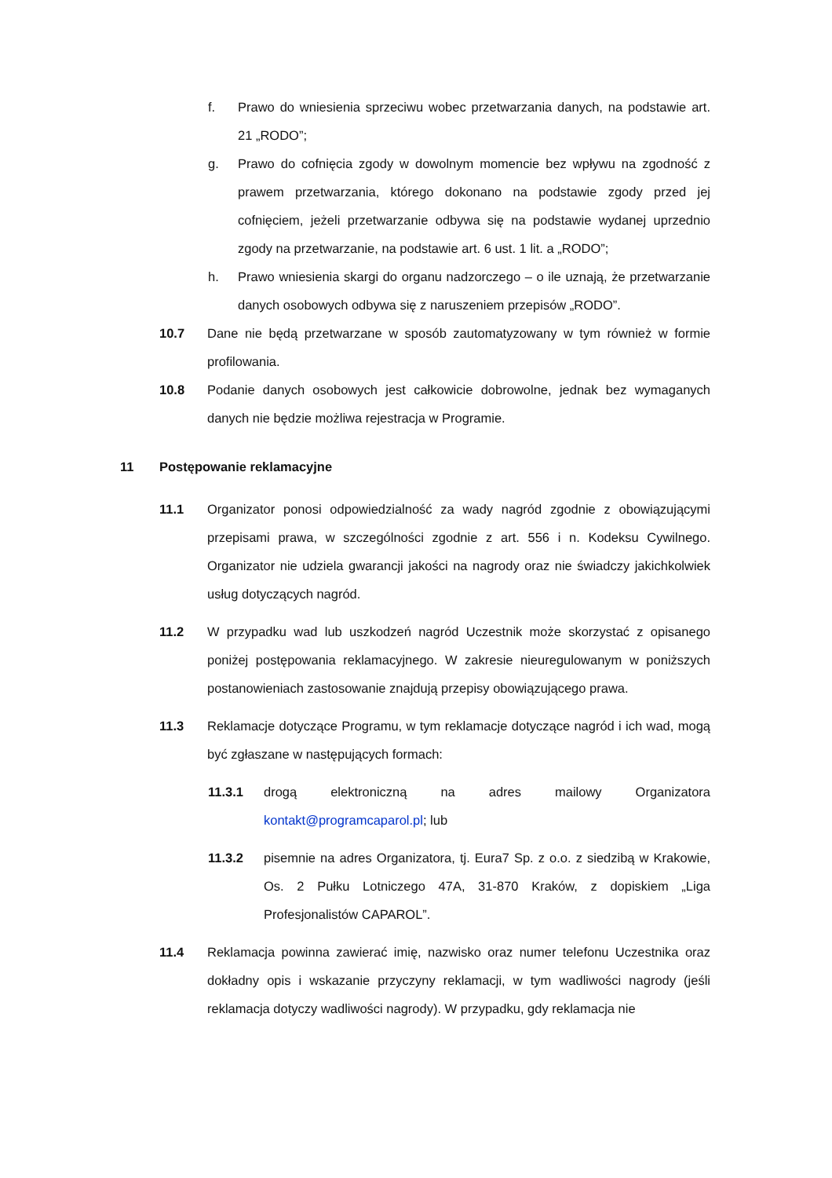f. Prawo do wniesienia sprzeciwu wobec przetwarzania danych, na podstawie art. 21 „RODO”;
g. Prawo do cofnięcia zgody w dowolnym momencie bez wpływu na zgodność z prawem przetwarzania, którego dokonano na podstawie zgody przed jej cofnięciem, jeżeli przetwarzanie odbywa się na podstawie wydanej uprzednio zgody na przetwarzanie, na podstawie art. 6 ust. 1 lit. a „RODO”;
h. Prawo wniesienia skargi do organu nadzorczego – o ile uznają, że przetwarzanie danych osobowych odbywa się z naruszeniem przepisów „RODO”.
10.7 Dane nie będą przetwarzane w sposób zautomatyzowany w tym również w formie profilowania.
10.8 Podanie danych osobowych jest całkowicie dobrowolne, jednak bez wymaganych danych nie będzie możliwa rejestracja w Programie.
11 Postępowanie reklamacyjne
11.1 Organizator ponosi odpowiedzialność za wady nagród zgodnie z obowiązującymi przepisami prawa, w szczególności zgodnie z art. 556 i n. Kodeksu Cywilnego. Organizator nie udziela gwarancji jakości na nagrody oraz nie świadczy jakichkolwiek usług dotyczących nagród.
11.2 W przypadku wad lub uszkodzeń nagród Uczestnik może skorzystać z opisanego poniżej postępowania reklamacyjnego. W zakresie nieuregulowanym w poniższych postanowieniach zastosowanie znajdują przepisy obowiązującego prawa.
11.3 Reklamacje dotyczące Programu, w tym reklamacje dotyczące nagród i ich wad, mogą być zgłaszane w następujących formach:
11.3.1 drogą elektroniczną na adres mailowy Organizatora kontakt@programcaparol.pl; lub
11.3.2 pisemnie na adres Organizatora, tj. Eura7 Sp. z o.o. z siedzibą w Krakowie, Os. 2 Pułku Lotniczego 47A, 31-870 Kraków, z dopiskiem „Liga Profesjonalistów CAPAROL”.
11.4 Reklamacja powinna zawierać imię, nazwisko oraz numer telefonu Uczestnika oraz dokładny opis i wskazanie przyczyny reklamacji, w tym wadliwości nagrody (jeśli reklamacja dotyczy wadliwości nagrody). W przypadku, gdy reklamacja nie